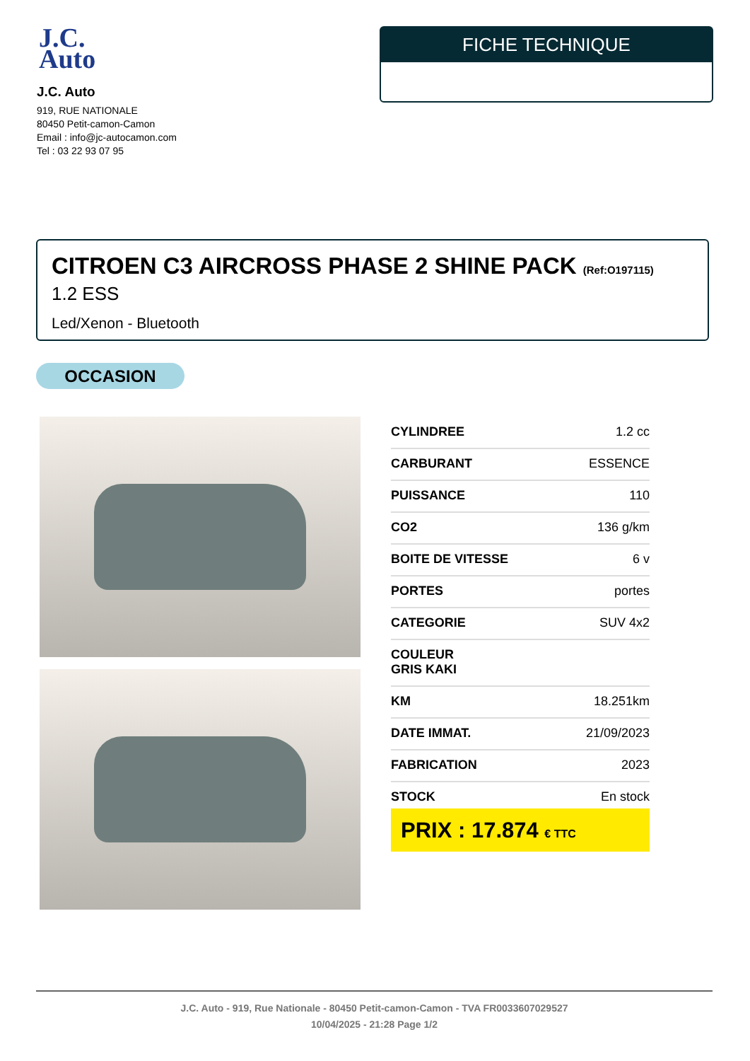J.C.
Auto
J.C. Auto
919, RUE NATIONALE
80450 Petit-camon-Camon
Email : info@jc-autocamon.com
Tel : 03 22 93 07 95
FICHE TECHNIQUE
CITROEN C3 AIRCROSS PHASE 2 SHINE PACK (Ref:O197115)
1.2 ESS
Led/Xenon - Bluetooth
OCCASION
| CYLINDREE | 1.2 cc |
| CARBURANT | ESSENCE |
| PUISSANCE | 110 |
| CO2 | 136 g/km |
| BOITE DE VITESSE | 6 v |
| PORTES | portes |
| CATEGORIE | SUV 4x2 |
| COULEUR GRIS KAKI | |
| KM | 18.251km |
| DATE IMMAT. | 21/09/2023 |
| FABRICATION | 2023 |
| STOCK | En stock |
PRIX : 17.874 € TTC
J.C. Auto - 919, Rue Nationale - 80450 Petit-camon-Camon - TVA FR0033607029527
10/04/2025 - 21:28 Page 1/2